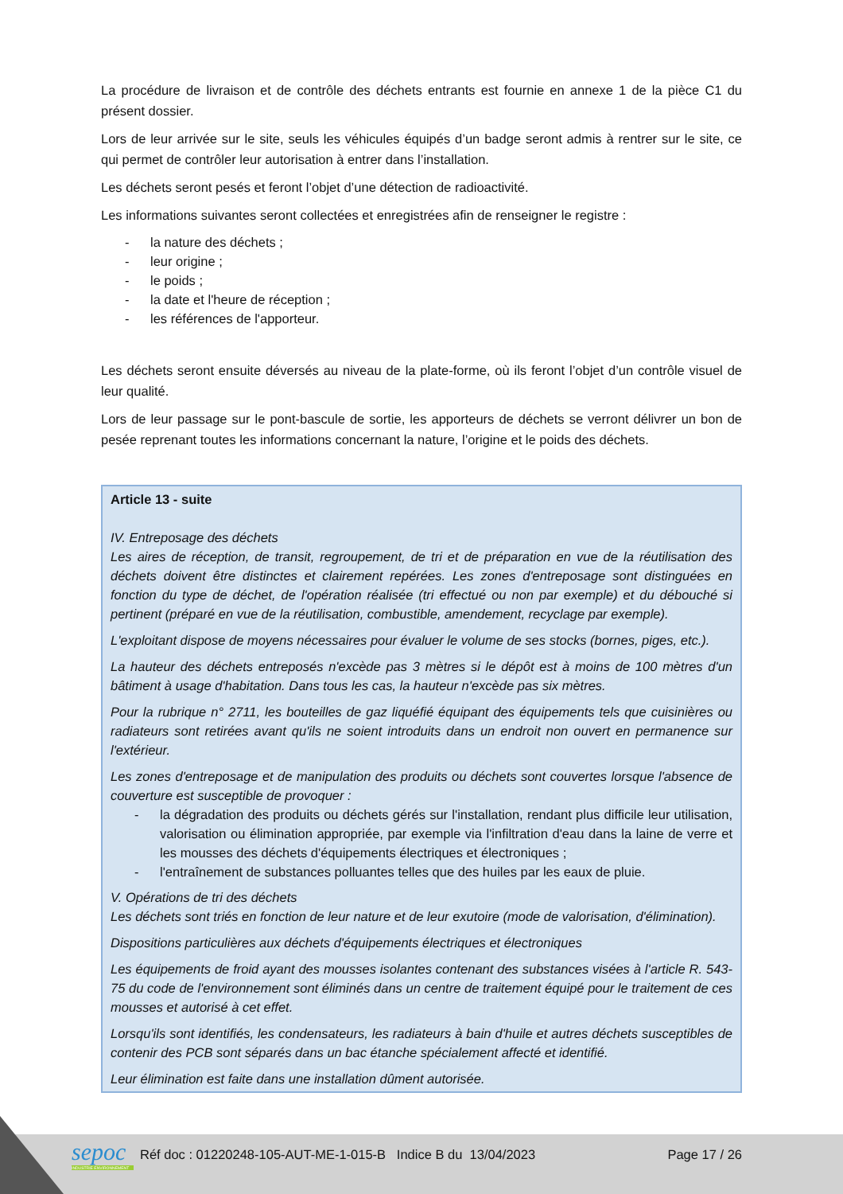La procédure de livraison et de contrôle des déchets entrants est fournie en annexe 1 de la pièce C1 du présent dossier.
Lors de leur arrivée sur le site, seuls les véhicules équipés d’un badge seront admis à rentrer sur le site, ce qui permet de contrôler leur autorisation à entrer dans l’installation.
Les déchets seront pesés et feront l’objet d’une détection de radioactivité.
Les informations suivantes seront collectées et enregistrées afin de renseigner le registre :
- la nature des déchets ;
- leur origine ;
- le poids ;
- la date et l'heure de réception ;
- les références de l'apporteur.
Les déchets seront ensuite déversés au niveau de la plate-forme, où ils feront l’objet d’un contrôle visuel de leur qualité.
Lors de leur passage sur le pont-bascule de sortie, les apporteurs de déchets se verront délivrer un bon de pesée reprenant toutes les informations concernant la nature, l’origine et le poids des déchets.
Article 13 - suite
IV. Entreposage des déchets
Les aires de réception, de transit, regroupement, de tri et de préparation en vue de la réutilisation des déchets doivent être distinctes et clairement repérées. Les zones d'entreposage sont distinguées en fonction du type de déchet, de l'opération réalisée (tri effectué ou non par exemple) et du débouché si pertinent (préparé en vue de la réutilisation, combustible, amendement, recyclage par exemple).
L'exploitant dispose de moyens nécessaires pour évaluer le volume de ses stocks (bornes, piges, etc.).
La hauteur des déchets entreposés n'excède pas 3 mètres si le dépôt est à moins de 100 mètres d'un bâtiment à usage d'habitation. Dans tous les cas, la hauteur n'excède pas six mètres.
Pour la rubrique n° 2711, les bouteilles de gaz liquéfié équipant des équipements tels que cuisinières ou radiateurs sont retirées avant qu'ils ne soient introduits dans un endroit non ouvert en permanence sur l'extérieur.
Les zones d'entreposage et de manipulation des produits ou déchets sont couvertes lorsque l'absence de couverture est susceptible de provoquer :
- la dégradation des produits ou déchets gérés sur l'installation, rendant plus difficile leur utilisation, valorisation ou élimination appropriée, par exemple via l'infiltration d'eau dans la laine de verre et les mousses des déchets d'équipements électriques et électroniques ;
- l'entraînement de substances polluantes telles que des huiles par les eaux de pluie.
V. Opérations de tri des déchets
Les déchets sont triés en fonction de leur nature et de leur exutoire (mode de valorisation, d'élimination).
Dispositions particulières aux déchets d'équipements électriques et électroniques
Les équipements de froid ayant des mousses isolantes contenant des substances visées à l'article R. 543-75 du code de l'environnement sont éliminés dans un centre de traitement équipé pour le traitement de ces mousses et autorisé à cet effet.
Lorsqu'ils sont identifiés, les condensateurs, les radiateurs à bain d'huile et autres déchets susceptibles de contenir des PCB sont séparés dans un bac étanche spécialement affecté et identifié.
Leur élimination est faite dans une installation dûment autorisée.
sepoc
INDUSTRIE ENVIRONNEMENT
Réf doc : 01220248-105-AUT-ME-1-015-B Indice B du 13/04/2023
Page 17 / 26